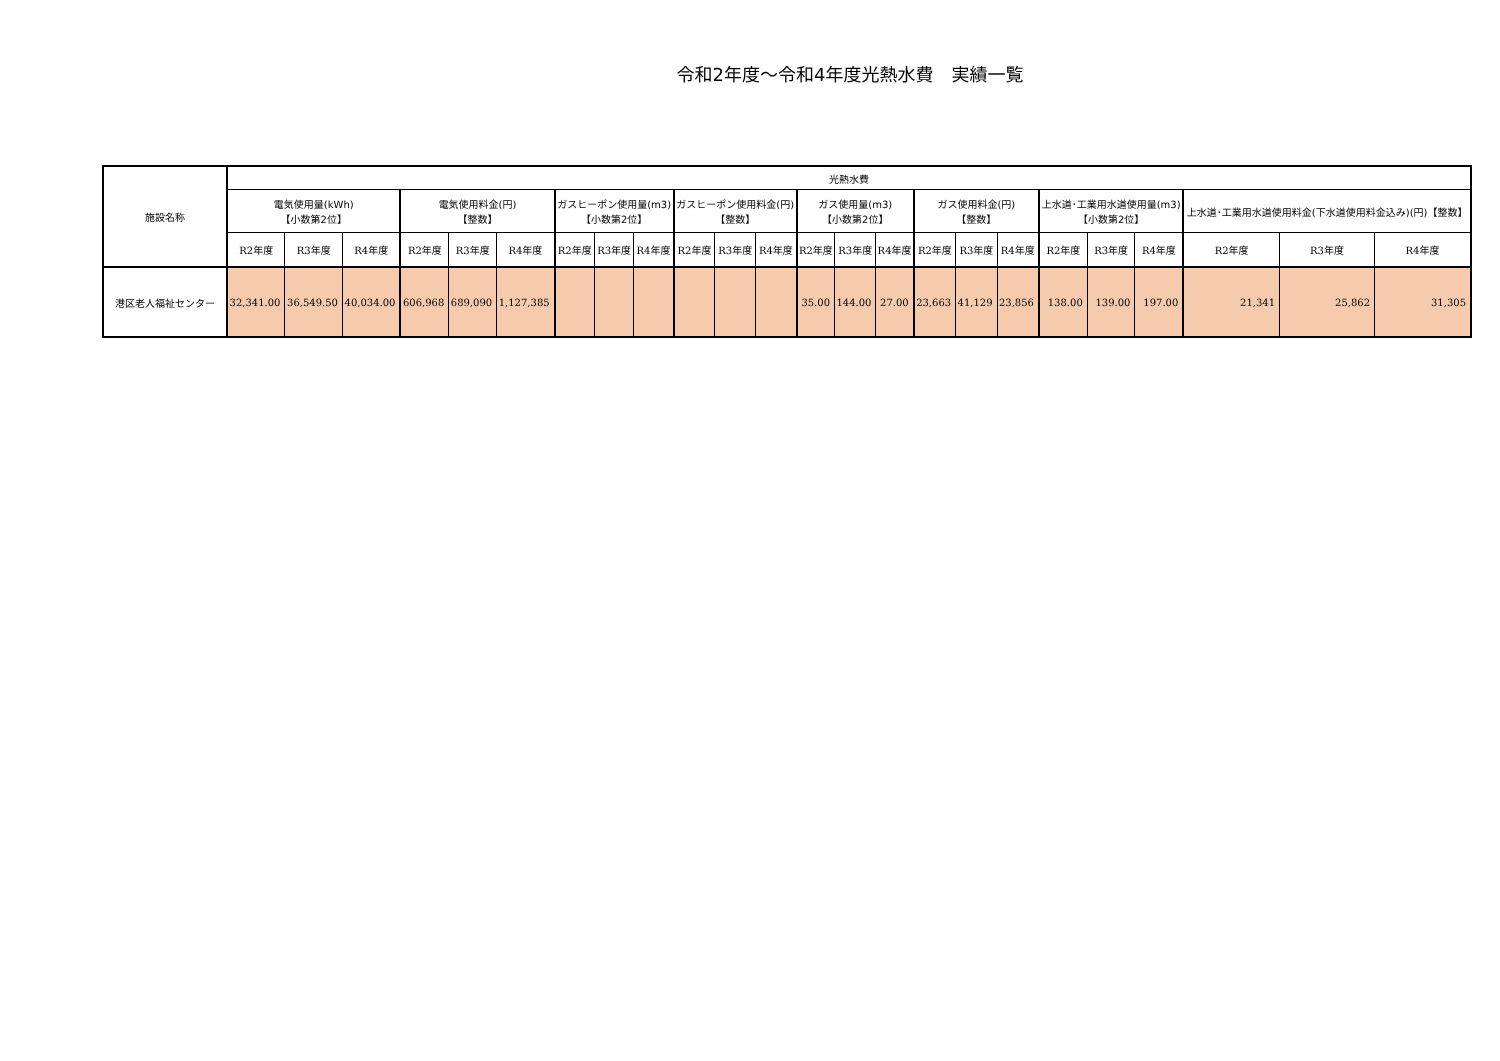令和2年度～令和4年度光熱水費　実績一覧
| 施設名称 | 光熱水費 | | | | | | | | | | | | | | | | | | | | | | | |
| --- | --- | --- | --- | --- | --- | --- | --- | --- | --- | --- | --- | --- | --- | --- | --- | --- | --- | --- | --- | --- | --- | --- | --- | --- |
| | 電気使用量(kWh) 【小数第2位】 | | | 電気使用料金(円) 【整数】 | | | ガスヒーポン使用量(m3) 【小数第2位】 | | | ガスヒーポン使用料金(円) 【整数】 | | | ガス使用量(m3) 【小数第2位】 | | | ガス使用料金(円) 【整数】 | | | 上水道･工業用水道使用量(m3) 【小数第2位】 | | | 上水道･工業用水道使用料金(下水道使用料金込み)(円)【整数】 | | |
| | R2年度 | R3年度 | R4年度 | R2年度 | R3年度 | R4年度 | R2年度 | R3年度 | R4年度 | R2年度 | R3年度 | R4年度 | R2年度 | R3年度 | R4年度 | R2年度 | R3年度 | R4年度 | R2年度 | R3年度 | R4年度 | R2年度 | R3年度 | R4年度 |
| 港区老人福祉センター | 32,341.00 | 36,549.50 | 40,034.00 | 606,968 | 689,090 | 1,127,385 | | | | | | | 35.00 | 144.00 | 27.00 | 23,663 | 41,129 | 23,856 | 138.00 | 139.00 | 197.00 | 21,341 | 25,862 | 31,305 |